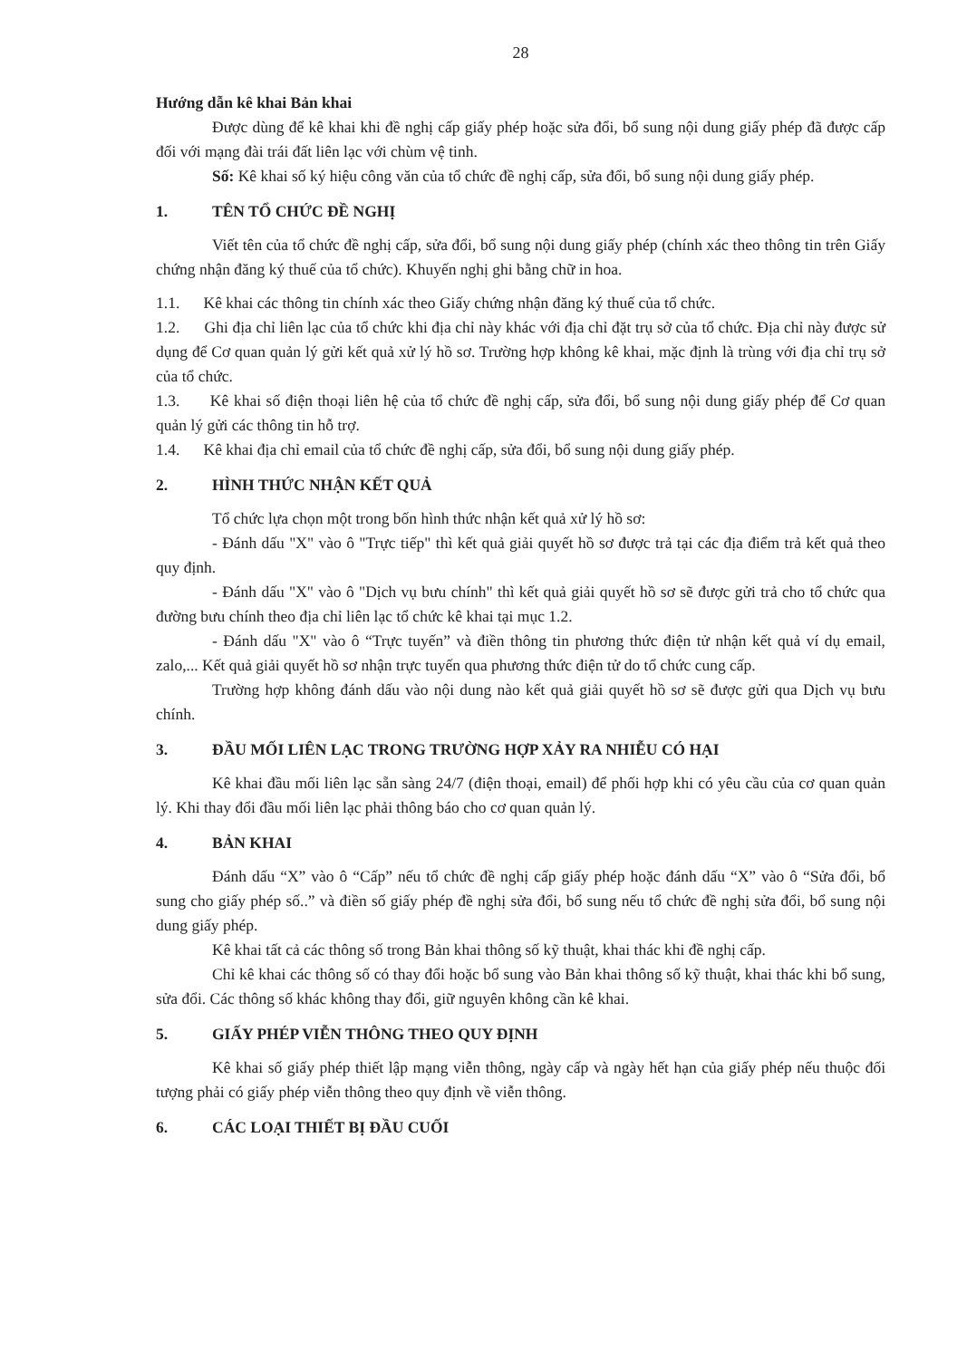28
Hướng dẫn kê khai Bản khai
Được dùng để kê khai khi đề nghị cấp giấy phép hoặc sửa đổi, bổ sung nội dung giấy phép đã được cấp đối với mạng đài trái đất liên lạc với chùm vệ tinh.
Số: Kê khai số ký hiệu công văn của tổ chức đề nghị cấp, sửa đổi, bổ sung nội dung giấy phép.
1. TÊN TỔ CHỨC ĐỀ NGHỊ
Viết tên của tổ chức đề nghị cấp, sửa đổi, bổ sung nội dung giấy phép (chính xác theo thông tin trên Giấy chứng nhận đăng ký thuế của tổ chức). Khuyến nghị ghi bằng chữ in hoa.
1.1. Kê khai các thông tin chính xác theo Giấy chứng nhận đăng ký thuế của tổ chức.
1.2. Ghi địa chỉ liên lạc của tổ chức khi địa chỉ này khác với địa chỉ đặt trụ sở của tổ chức. Địa chỉ này được sử dụng để Cơ quan quản lý gửi kết quả xử lý hồ sơ. Trường hợp không kê khai, mặc định là trùng với địa chỉ trụ sở của tổ chức.
1.3. Kê khai số điện thoại liên hệ của tổ chức đề nghị cấp, sửa đổi, bổ sung nội dung giấy phép để Cơ quan quản lý gửi các thông tin hỗ trợ.
1.4. Kê khai địa chỉ email của tổ chức đề nghị cấp, sửa đổi, bổ sung nội dung giấy phép.
2. HÌNH THỨC NHẬN KẾT QUẢ
Tổ chức lựa chọn một trong bốn hình thức nhận kết quả xử lý hồ sơ:
- Đánh dấu "X" vào ô "Trực tiếp" thì kết quả giải quyết hồ sơ được trả tại các địa điểm trả kết quả theo quy định.
- Đánh dấu "X" vào ô "Dịch vụ bưu chính" thì kết quả giải quyết hồ sơ sẽ được gửi trả cho tổ chức qua đường bưu chính theo địa chỉ liên lạc tổ chức kê khai tại mục 1.2.
- Đánh dấu "X" vào ô “Trực tuyến” và điền thông tin phương thức điện tử nhận kết quả ví dụ email, zalo,... Kết quả giải quyết hồ sơ nhận trực tuyến qua phương thức điện tử do tổ chức cung cấp.
Trường hợp không đánh dấu vào nội dung nào kết quả giải quyết hồ sơ sẽ được gửi qua Dịch vụ bưu chính.
3. ĐẦU MỐI LIÊN LẠC TRONG TRƯỜNG HỢP XẢY RA NHIỄU CÓ HẠI
Kê khai đầu mối liên lạc sẵn sàng 24/7 (điện thoại, email) để phối hợp khi có yêu cầu của cơ quan quản lý. Khi thay đổi đầu mối liên lạc phải thông báo cho cơ quan quản lý.
4. BẢN KHAI
Đánh dấu “X” vào ô “Cấp” nếu tổ chức đề nghị cấp giấy phép hoặc đánh dấu “X” vào ô “Sửa đổi, bổ sung cho giấy phép số..” và điền số giấy phép đề nghị sửa đổi, bổ sung nếu tổ chức đề nghị sửa đổi, bổ sung nội dung giấy phép.
Kê khai tất cả các thông số trong Bản khai thông số kỹ thuật, khai thác khi đề nghị cấp.
Chỉ kê khai các thông số có thay đổi hoặc bổ sung vào Bản khai thông số kỹ thuật, khai thác khi bổ sung, sửa đổi. Các thông số khác không thay đổi, giữ nguyên không cần kê khai.
5. GIẤY PHÉP VIỄN THÔNG THEO QUY ĐỊNH
Kê khai số giấy phép thiết lập mạng viễn thông, ngày cấp và ngày hết hạn của giấy phép nếu thuộc đối tượng phải có giấy phép viễn thông theo quy định về viễn thông.
6. CÁC LOẠI THIẾT BỊ ĐẦU CUỐI